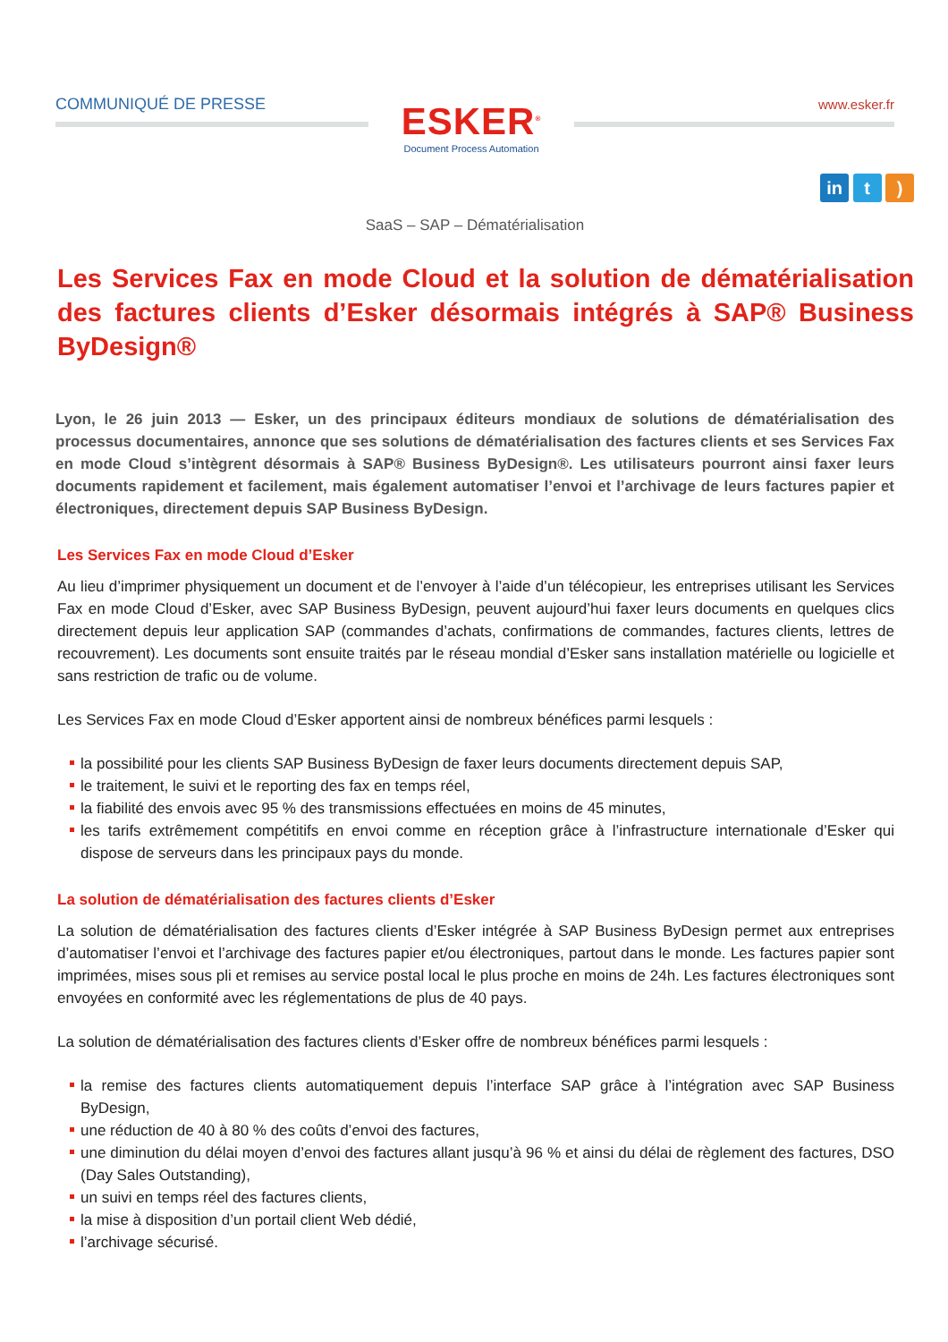COMMUNIQUÉ DE PRESSE
ESKER<sup>®</sup>
Document Process Automation
www.esker.fr
in t )
SaaS – SAP – Dématérialisation
Les Services Fax en mode Cloud et la solution de dématérialisation des factures clients d’Esker désormais intégrés à SAP® Business ByDesign®
Lyon, le 26 juin 2013 — Esker, un des principaux éditeurs mondiaux de solutions de dématérialisation des processus documentaires, annonce que ses solutions de dématérialisation des factures clients et ses Services Fax en mode Cloud s’intègrent désormais à SAP® Business ByDesign®. Les utilisateurs pourront ainsi faxer leurs documents rapidement et facilement, mais également automatiser l’envoi et l’archivage de leurs factures papier et électroniques, directement depuis SAP Business ByDesign.
Les Services Fax en mode Cloud d’Esker
Au lieu d’imprimer physiquement un document et de l’envoyer à l’aide d’un télécopieur, les entreprises utilisant les Services Fax en mode Cloud d’Esker, avec SAP Business ByDesign, peuvent aujourd’hui faxer leurs documents en quelques clics directement depuis leur application SAP (commandes d’achats, confirmations de commandes, factures clients, lettres de recouvrement). Les documents sont ensuite traités par le réseau mondial d’Esker sans installation matérielle ou logicielle et sans restriction de trafic ou de volume.
Les Services Fax en mode Cloud d’Esker apportent ainsi de nombreux bénéfices parmi lesquels :
la possibilité pour les clients SAP Business ByDesign de faxer leurs documents directement depuis SAP,
le traitement, le suivi et le reporting des fax en temps réel,
la fiabilité des envois avec 95 % des transmissions effectuées en moins de 45 minutes,
les tarifs extrêmement compétitifs en envoi comme en réception grâce à l’infrastructure internationale d’Esker qui dispose de serveurs dans les principaux pays du monde.
La solution de dématérialisation des factures clients d’Esker
La solution de dématérialisation des factures clients d’Esker intégrée à SAP Business ByDesign permet aux entreprises d’automatiser l’envoi et l’archivage des factures papier et/ou électroniques, partout dans le monde. Les factures papier sont imprimées, mises sous pli et remises au service postal local le plus proche en moins de 24h. Les factures électroniques sont envoyées en conformité avec les réglementations de plus de 40 pays.
La solution de dématérialisation des factures clients d’Esker offre de nombreux bénéfices parmi lesquels :
la remise des factures clients automatiquement depuis l’interface SAP grâce à l’intégration avec SAP Business ByDesign,
une réduction de 40 à 80 % des coûts d’envoi des factures,
une diminution du délai moyen d’envoi des factures allant jusqu’à 96 % et ainsi du délai de règlement des factures, DSO (Day Sales Outstanding),
un suivi en temps réel des factures clients,
la mise à disposition d’un portail client Web dédié,
l’archivage sécurisé.